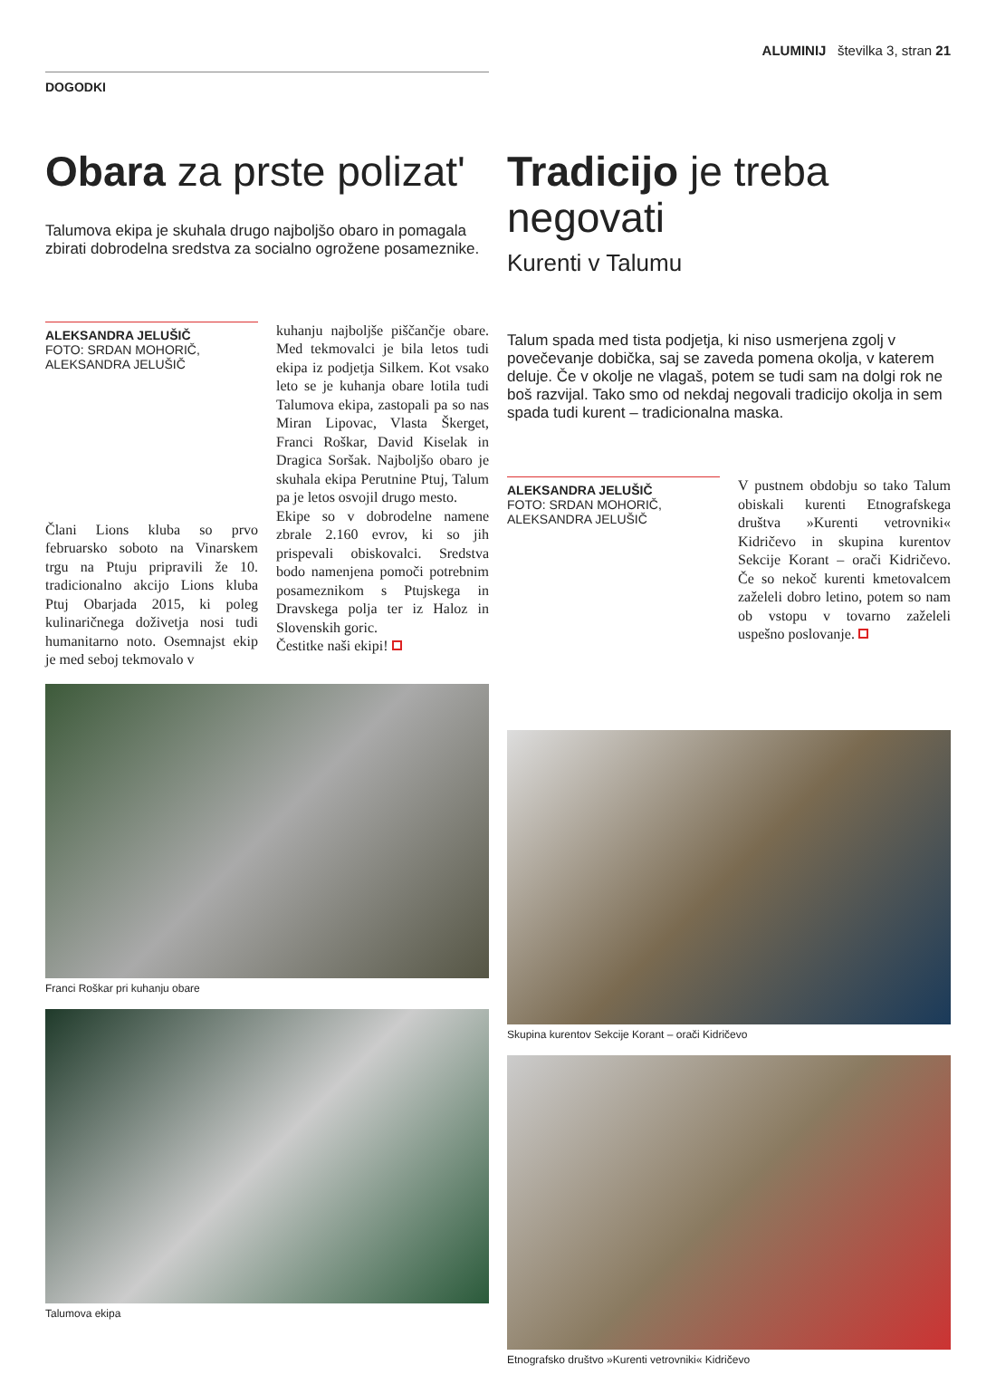ALUMINIJ številka 3, stran 21
DOGODKI
Obara za prste polizat'
Talumova ekipa je skuhala drugo najboljšo obaro in pomagala zbirati dobrodelna sredstva za socialno ogrožene posameznike.
ALEKSANDRA JELUŠIČ
FOTO: SRDAN MOHORIČ, ALEKSANDRA JELUŠIČ
Člani Lions kluba so prvo februarsko soboto na Vinarskem trgu na Ptuju pripravili že 10. tradicionalno akcijo Lions kluba Ptuj Obarjada 2015, ki poleg kulinaričnega doživetja nosi tudi humanitarno noto. Osemnajst ekip je med seboj tekmovalo v
kuhanju najboljše piščančje obare. Med tekmovalci je bila letos tudi ekipa iz podjetja Silkem. Kot vsako leto se je kuhanja obare lotila tudi Talumova ekipa, zastopali pa so nas Miran Lipovac, Vlasta Škerget, Franci Roškar, David Kiselak in Dragica Soršak. Najboljšo obaro je skuhala ekipa Perutnine Ptuj, Talum pa je letos osvojil drugo mesto.
Ekipe so v dobrodelne namene zbrale 2.160 evrov, ki so jih prispevali obiskovalci. Sredstva bodo namenjena pomoči potrebnim posameznikom s Ptujskega in Dravskega polja ter iz Haloz in Slovenskih goric.
Čestitke naši ekipi!
Franci Roškar pri kuhanju obare
Talumova ekipa
Tradicijo je treba negovati
Kurenti v Talumu
Talum spada med tista podjetja, ki niso usmerjena zgolj v povečevanje dobička, saj se zaveda pomena okolja, v katerem deluje. Če v okolje ne vlagaš, potem se tudi sam na dolgi rok ne boš razvijal. Tako smo od nekdaj negovali tradicijo okolja in sem spada tudi kurent – tradicionalna maska.
ALEKSANDRA JELUŠIČ
FOTO: SRDAN MOHORIČ, ALEKSANDRA JELUŠIČ
V pustnem obdobju so tako Talum obiskali kurenti Etnografskega društva »Kurenti vetrovniki« Kidričevo in skupina kurentov Sekcije Korant – orači Kidričevo. Če so nekoč kurenti kmetovalcem zaželeli dobro letino, potem so nam ob vstopu v tovarno zaželeli uspešno poslovanje.
Skupina kurentov Sekcije Korant – orači Kidričevo
Etnografsko društvo »Kurenti vetrovniki« Kidričevo